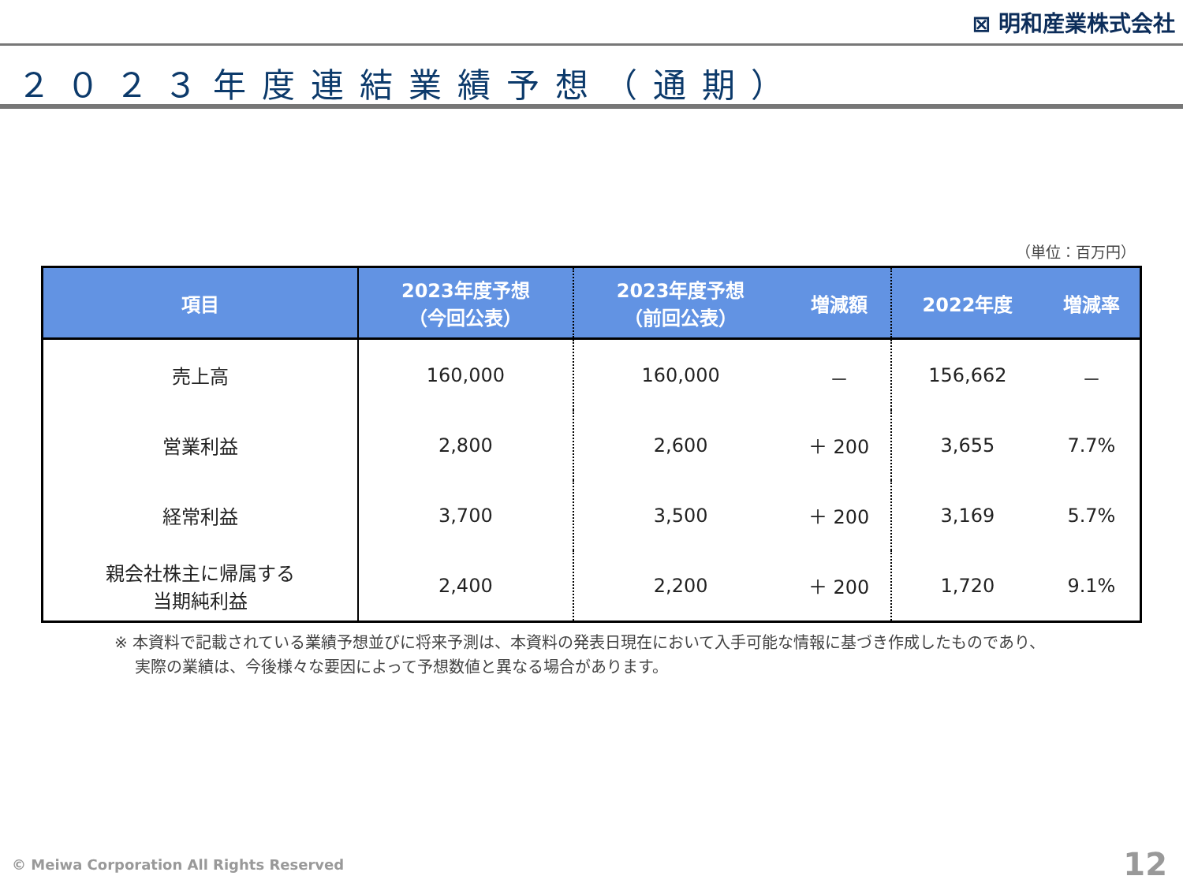⊠ 明和産業株式会社
２０２３年度連結業績予想（通期）
（単位：百万円）
| 項目 | 2023年度予想 （今回公表） | 2023年度予想 （前回公表） | 増減額 | 2022年度 | 増減率 |
| --- | --- | --- | --- | --- | --- |
| 売上高 | 160,000 | 160,000 | － | 156,662 | － |
| 営業利益 | 2,800 | 2,600 | ＋ 200 | 3,655 | 7.7% |
| 経常利益 | 3,700 | 3,500 | ＋ 200 | 3,169 | 5.7% |
| 親会社株主に帰属する 当期純利益 | 2,400 | 2,200 | ＋ 200 | 1,720 | 9.1% |
※ 本資料で記載されている業績予想並びに将来予測は、本資料の発表日現在において入手可能な情報に基づき作成したものであり、
　 実際の業績は、今後様々な要因によって予想数値と異なる場合があります。
© Meiwa Corporation All Rights Reserved
12